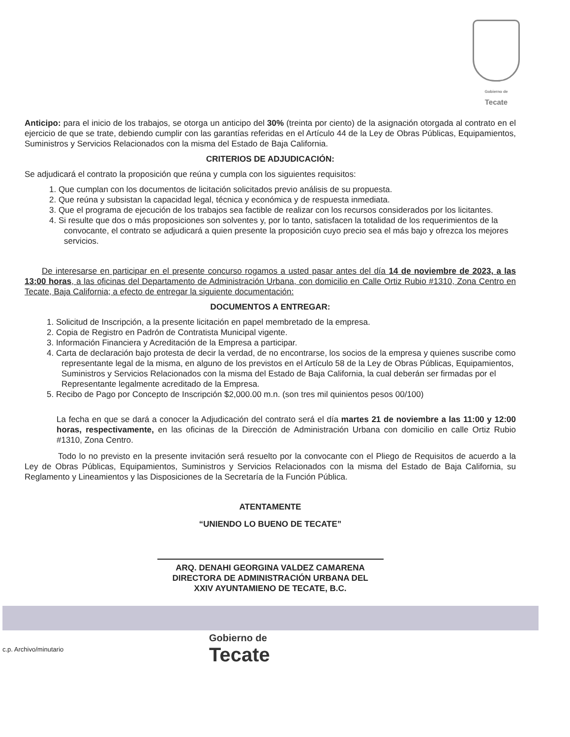Gobierno de
Tecate
Anticipo: para el inicio de los trabajos, se otorga un anticipo del 30% (treinta por ciento) de la asignación otorgada al contrato en el ejercicio de que se trate, debiendo cumplir con las garantías referidas en el Artículo 44 de la Ley de Obras Públicas, Equipamientos, Suministros y Servicios Relacionados con la misma del Estado de Baja California.
CRITERIOS DE ADJUDICACIÓN:
Se adjudicará el contrato la proposición que reúna y cumpla con los siguientes requisitos:
1. Que cumplan con los documentos de licitación solicitados previo análisis de su propuesta.
2. Que reúna y subsistan la capacidad legal, técnica y económica y de respuesta inmediata.
3. Que el programa de ejecución de los trabajos sea factible de realizar con los recursos considerados por los licitantes.
4. Si resulte que dos o más proposiciones son solventes y, por lo tanto, satisfacen la totalidad de los requerimientos de la convocante, el contrato se adjudicará a quien presente la proposición cuyo precio sea el más bajo y ofrezca los mejores servicios.
De interesarse en participar en el presente concurso rogamos a usted pasar antes del día 14 de noviembre de 2023, a las 13:00 horas, a las oficinas del Departamento de Administración Urbana, con domicilio en Calle Ortiz Rubio #1310, Zona Centro en Tecate, Baja California; a efecto de entregar la siguiente documentación:
DOCUMENTOS A ENTREGAR:
1. Solicitud de Inscripción, a la presente licitación en papel membretado de la empresa.
2. Copia de Registro en Padrón de Contratista Municipal vigente.
3. Información Financiera y Acreditación de la Empresa a participar.
4. Carta de declaración bajo protesta de decir la verdad, de no encontrarse, los socios de la empresa y quienes suscribe como representante legal de la misma, en alguno de los previstos en el Artículo 58 de la Ley de Obras Públicas, Equipamientos, Suministros y Servicios Relacionados con la misma del Estado de Baja California, la cual deberán ser firmadas por el Representante legalmente acreditado de la Empresa.
5. Recibo de Pago por Concepto de Inscripción $2,000.00 m.n. (son tres mil quinientos pesos 00/100)
La fecha en que se dará a conocer la Adjudicación del contrato será el día martes 21 de noviembre a las 11:00 y 12:00 horas, respectivamente, en las oficinas de la Dirección de Administración Urbana con domicilio en calle Ortiz Rubio #1310, Zona Centro.
Todo lo no previsto en la presente invitación será resuelto por la convocante con el Pliego de Requisitos de acuerdo a la Ley de Obras Públicas, Equipamientos, Suministros y Servicios Relacionados con la misma del Estado de Baja California, su Reglamento y Lineamientos y las Disposiciones de la Secretaría de la Función Pública.
ATENTAMENTE
“UNIENDO LO BUENO DE TECATE”
ARQ. DENAHI GEORGINA VALDEZ CAMARENA
DIRECTORA DE ADMINISTRACIÓN URBANA DEL
XXIV AYUNTAMIENO DE TECATE, B.C.
c.p. Archivo/minutario
Gobierno de
Tecate